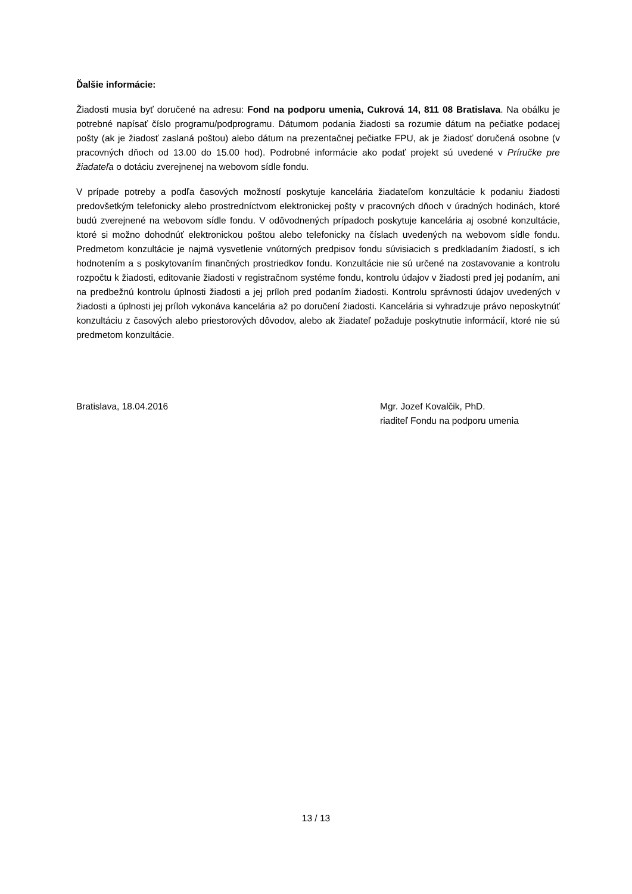Ďalšie informácie:
Žiadosti musia byť doručené na adresu: Fond na podporu umenia, Cukrová 14, 811 08 Bratislava. Na obálku je potrebné napísať číslo programu/podprogramu. Dátumom podania žiadosti sa rozumie dátum na pečiatke podacej pošty (ak je žiadosť zaslaná poštou) alebo dátum na prezentačnej pečiatke FPU, ak je žiadosť doručená osobne (v pracovných dňoch od 13.00 do 15.00 hod). Podrobné informácie ako podať projekt sú uvedené v Príručke pre žiadateľa o dotáciu zverejnenej na webovom sídle fondu.
V prípade potreby a podľa časových možností poskytuje kancelária žiadateľom konzultácie k podaniu žiadosti predovšetkým telefonicky alebo prostredníctvom elektronickej pošty v pracovných dňoch v úradných hodinách, ktoré budú zverejnené na webovom sídle fondu. V odôvodnených prípadoch poskytuje kancelária aj osobné konzultácie, ktoré si možno dohodnúť elektronickou poštou alebo telefonicky na číslach uvedených na webovom sídle fondu. Predmetom konzultácie je najmä vysvetlenie vnútorných predpisov fondu súvisiacich s predkladaním žiadostí, s ich hodnotením a s poskytovaním finančných prostriedkov fondu. Konzultácie nie sú určené na zostavovanie a kontrolu rozpočtu k žiadosti, editovanie žiadosti v registračnom systéme fondu, kontrolu údajov v žiadosti pred jej podaním, ani na predbežnú kontrolu úplnosti žiadosti a jej príloh pred podaním žiadosti. Kontrolu správnosti údajov uvedených v žiadosti a úplnosti jej príloh vykonáva kancelária až po doručení žiadosti. Kancelária si vyhradzuje právo neposkytnúť konzultáciu z časových alebo priestorových dôvodov, alebo ak žiadateľ požaduje poskytnutie informácií, ktoré nie sú predmetom konzultácie.
Bratislava, 18.04.2016 Mgr. Jozef Kovalčik, PhD.
riaditeľ Fondu na podporu umenia
13 / 13